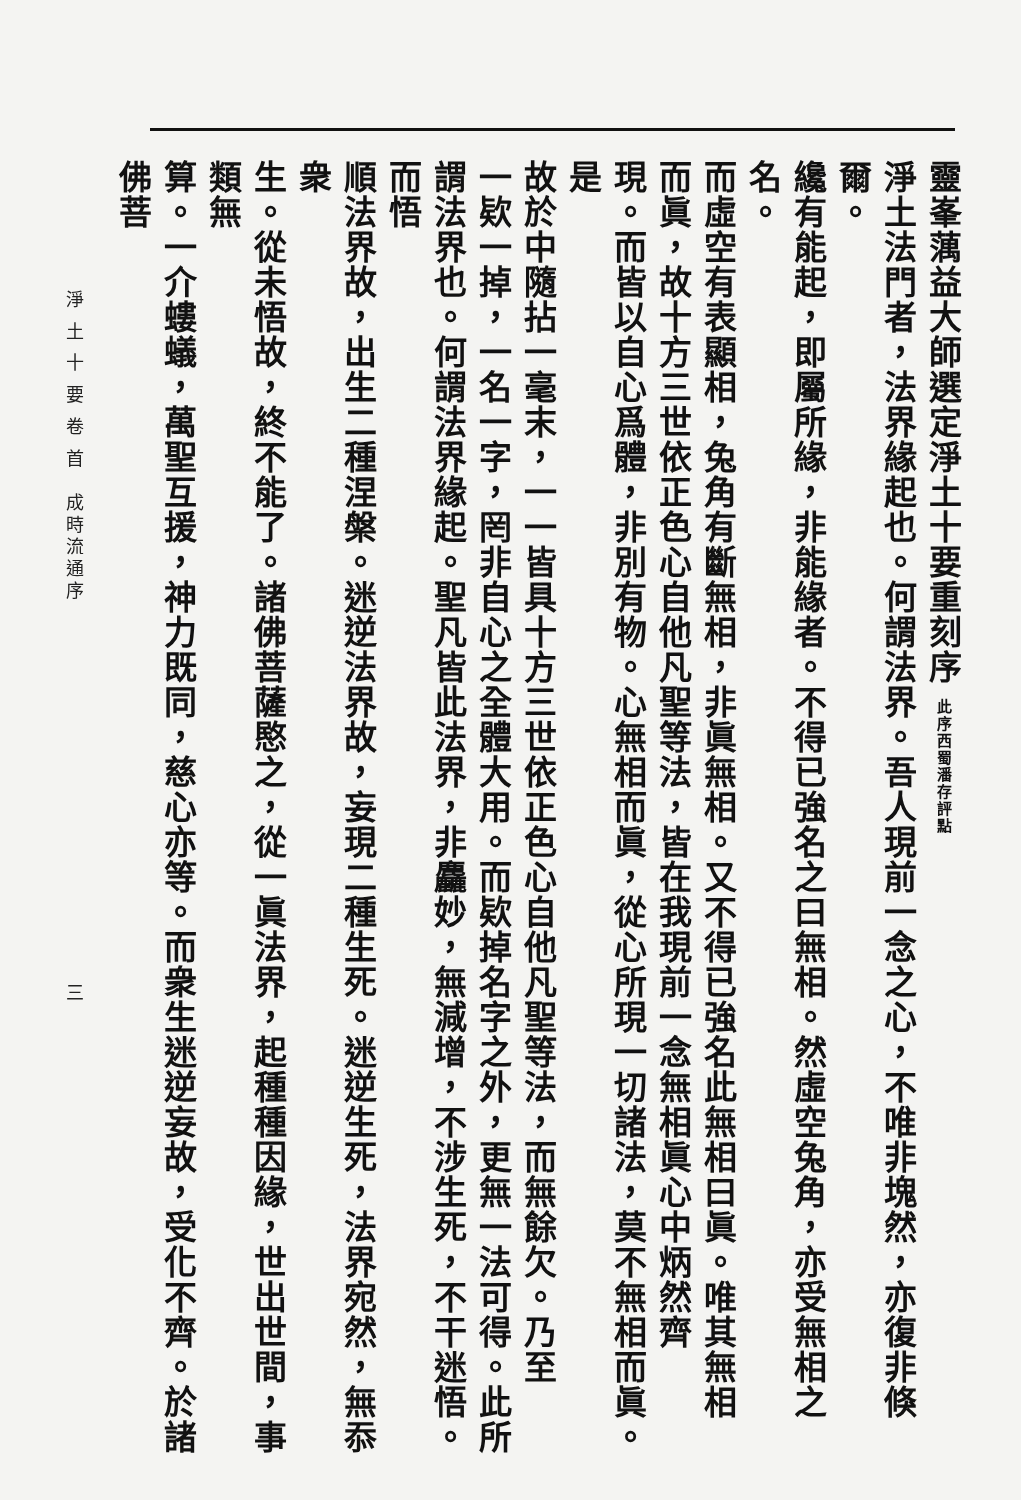靈峯蕅益大師選定淨土十要重刻序 此序西蜀潘存評點
淨土法門者，法界緣起也。何謂法界。吾人現前一念之心，不唯非塊然，亦復非倏爾。
纔有能起，即屬所緣，非能緣者。不得已強名之曰無相。然虛空兔角，亦受無相之名。
而虛空有表顯相，兔角有斷無相，非眞無相。又不得已強名此無相曰眞。唯其無相
而眞，故十方三世依正色心自他凡聖等法，皆在我現前一念無相眞心中炳然齊
現。而皆以自心爲體，非別有物。心無相而眞，從心所現一切諸法，莫不無相而眞。是
故於中隨拈一毫末，一一皆具十方三世依正色心自他凡聖等法，而無餘欠。乃至
一欵一掉，一名一字，罔非自心之全體大用。而欵掉名字之外，更無一法可得。此所
謂法界也。何謂法界緣起。聖凡皆此法界，非麤妙，無減增，不涉生死，不干迷悟。而悟
順法界故，出生二種涅槃。迷逆法界故，妄現二種生死。迷逆生死，法界宛然，無忝衆
生。從未悟故，終不能了。諸佛菩薩愍之，從一眞法界，起種種因緣，世出世間，事類無
算。一介螻蟻，萬聖互援，神力既同，慈心亦等。而衆生迷逆妄故，受化不齊。於諸佛菩
淨 土 十 要 卷 首　成時流通序 三